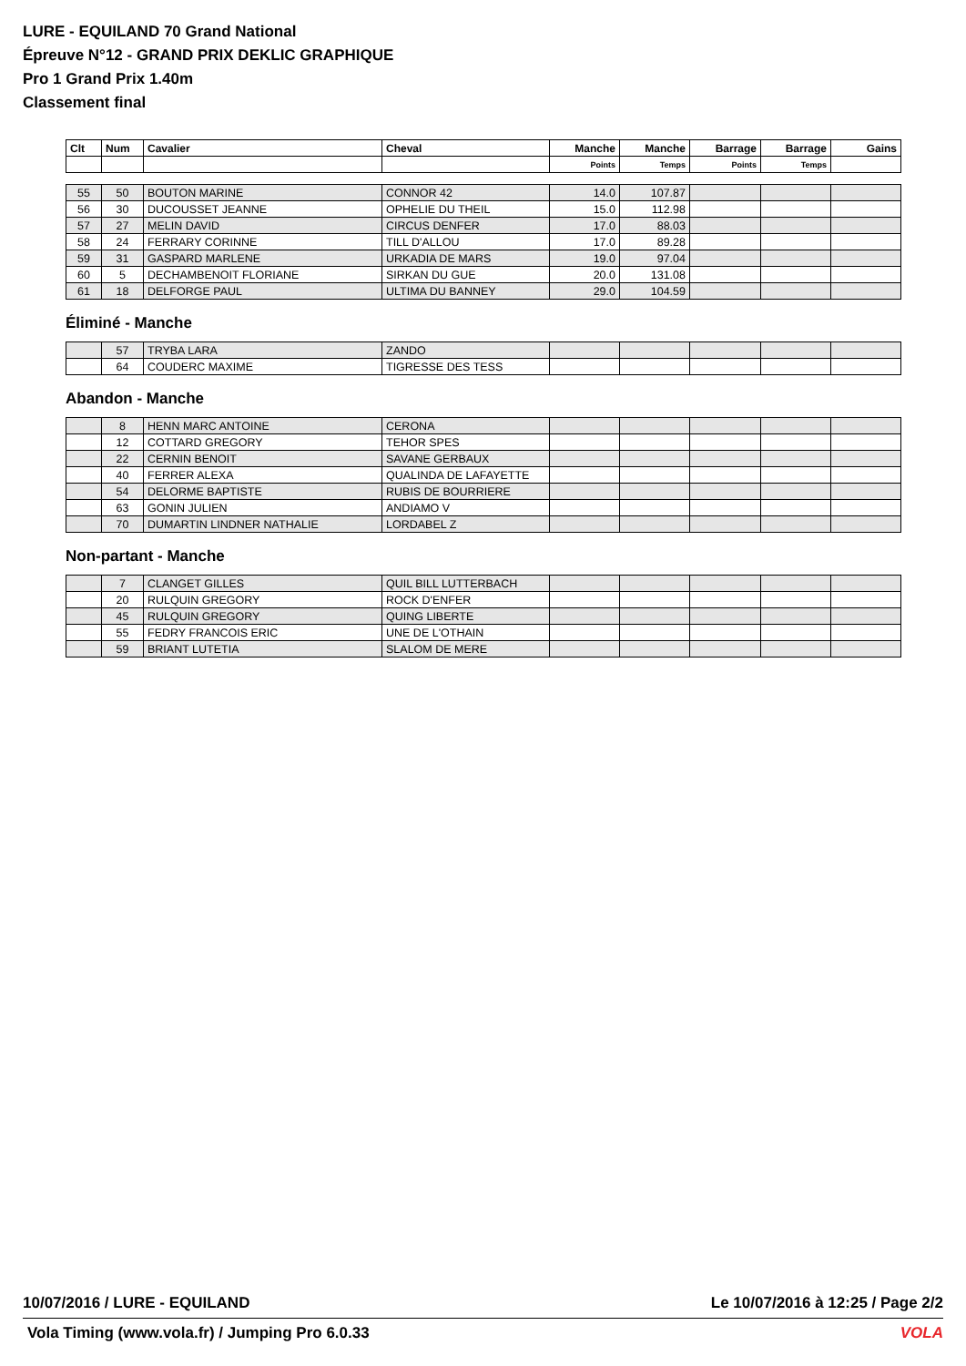LURE - EQUILAND 70 Grand National
Épreuve N°12 - GRAND PRIX DEKLIC GRAPHIQUE
Pro 1 Grand Prix 1.40m
Classement final
| Clt | Num | Cavalier | Cheval | Manche | Manche | Barrage | Barrage | Gains |
| --- | --- | --- | --- | --- | --- | --- | --- | --- |
| | | | | Points | Temps | Points | Temps | |
| 55 | 50 | BOUTON MARINE | CONNOR 42 | 14.0 | 107.87 | | | |
| 56 | 30 | DUCOUSSET JEANNE | OPHELIE DU THEIL | 15.0 | 112.98 | | | |
| 57 | 27 | MELIN DAVID | CIRCUS DENFER | 17.0 | 88.03 | | | |
| 58 | 24 | FERRARY CORINNE | TILL D'ALLOU | 17.0 | 89.28 | | | |
| 59 | 31 | GASPARD MARLENE | URKADIA DE MARS | 19.0 | 97.04 | | | |
| 60 | 5 | DECHAMBENOIT FLORIANE | SIRKAN DU GUE | 20.0 | 131.08 | | | |
| 61 | 18 | DELFORGE PAUL | ULTIMA DU BANNEY | 29.0 | 104.59 | | | |
Éliminé - Manche
| | 57 | TRYBA LARA | ZANDO | | | | | |
| | 64 | COUDERC MAXIME | TIGRESSE DES TESS | | | | | |
Abandon - Manche
| | 8 | HENN MARC ANTOINE | CERONA | | | | | |
| | 12 | COTTARD GREGORY | TEHOR SPES | | | | | |
| | 22 | CERNIN BENOIT | SAVANE GERBAUX | | | | | |
| | 40 | FERRER ALEXA | QUALINDA DE LAFAYETTE | | | | | |
| | 54 | DELORME BAPTISTE | RUBIS DE BOURRIERE | | | | | |
| | 63 | GONIN JULIEN | ANDIAMO V | | | | | |
| | 70 | DUMARTIN LINDNER NATHALIE | LORDABEL Z | | | | | |
Non-partant - Manche
| | 7 | CLANGET GILLES | QUIL BILL LUTTERBACH | | | | | |
| | 20 | RULQUIN GREGORY | ROCK D'ENFER | | | | | |
| | 45 | RULQUIN GREGORY | QUING LIBERTE | | | | | |
| | 55 | FEDRY FRANCOIS ERIC | UNE DE L'OTHAIN | | | | | |
| | 59 | BRIANT LUTETIA | SLALOM DE MERE | | | | | |
10/07/2016 / LURE - EQUILAND Le 10/07/2016 à 12:25 / Page 2/2
Vola Timing (www.vola.fr) / Jumping Pro 6.0.33 VOLA